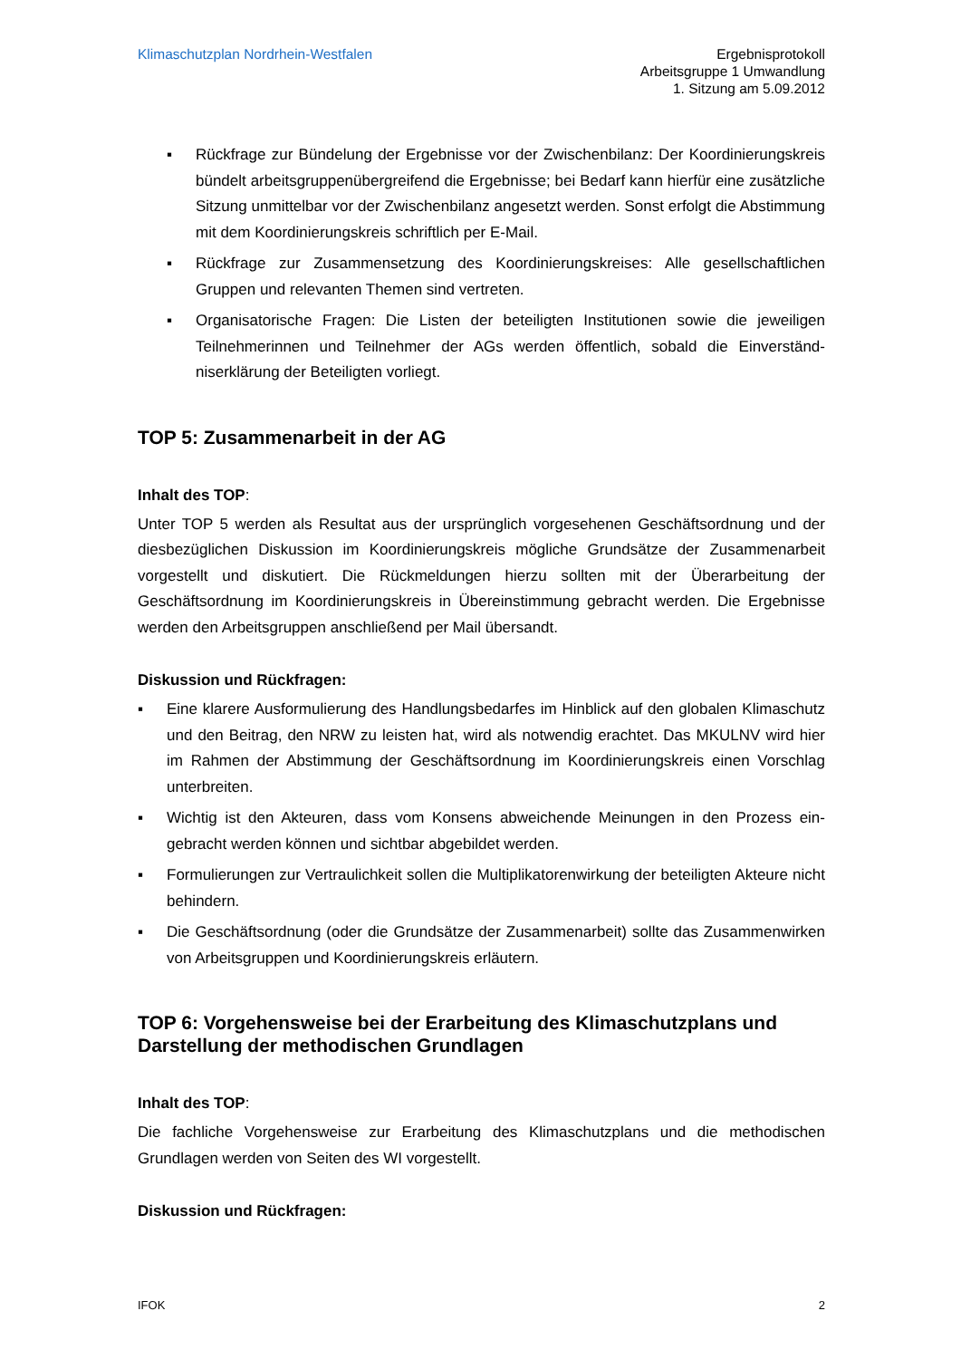Klimaschutzplan Nordrhein-Westfalen
Ergebnisprotokoll
Arbeitsgruppe 1 Umwandlung
1. Sitzung am 5.09.2012
▪ Rückfrage zur Bündelung der Ergebnisse vor der Zwischenbilanz: Der Koordinierungs­kreis bündelt arbeitsgruppenübergreifend die Ergebnisse; bei Bedarf kann hierfür eine zusätzliche Sitzung unmittelbar vor der Zwischenbilanz angesetzt werden. Sonst erfolgt die Abstimmung mit dem Koordinierungskreis schriftlich per E-Mail.
▪ Rückfrage zur Zusammensetzung des Koordinierungskreises: Alle gesellschaftlichen Gruppen und relevanten Themen sind vertreten.
▪ Organisatorische Fragen: Die Listen der beteiligten Institutionen sowie die jeweiligen Teilnehmerinnen und Teilnehmer der AGs werden öffentlich, sobald die Einverständ­niserklärung der Beteiligten vorliegt.
TOP 5: Zusammenarbeit in der AG
Inhalt des TOP:
Unter TOP 5 werden als Resultat aus der ursprünglich vorgesehenen Geschäftsordnung und der diesbezüglichen Diskussion im Koordinierungskreis mögliche Grundsätze der Zusammen­arbeit vorgestellt und diskutiert. Die Rückmeldungen hierzu sollten mit der Überarbeitung der Geschäftsordnung im Koordinierungskreis in Übereinstimmung gebracht werden. Die Ergebnis­se werden den Arbeitsgruppen anschließend per Mail übersandt.
Diskussion und Rückfragen:
▪ Eine klarere Ausformulierung des Handlungsbedarfes im Hinblick auf den globalen Klima­schutz und den Beitrag, den NRW zu leisten hat, wird als notwendig erachtet. Das MKULNV wird hier im Rahmen der Abstimmung der Geschäftsordnung im Koordinierungs­kreis einen Vorschlag unterbreiten.
▪ Wichtig ist den Akteuren, dass vom Konsens abweichende Meinungen in den Prozess ein­gebracht werden können und sichtbar abgebildet werden.
▪ Formulierungen zur Vertraulichkeit sollen die Multiplikatorenwirkung der beteiligten Akteure nicht behindern.
▪ Die Geschäftsordnung (oder die Grundsätze der Zusammenarbeit) sollte das Zusammen­wirken von Arbeitsgruppen und Koordinierungskreis erläutern.
TOP 6: Vorgehensweise bei der Erarbeitung des Klimaschutzplans und Darstellung der methodischen Grundlagen
Inhalt des TOP:
Die fachliche Vorgehensweise zur Erarbeitung des Klimaschutzplans und die methodischen Grundlagen werden von Seiten des WI vorgestellt.
Diskussion und Rückfragen:
IFOK 2